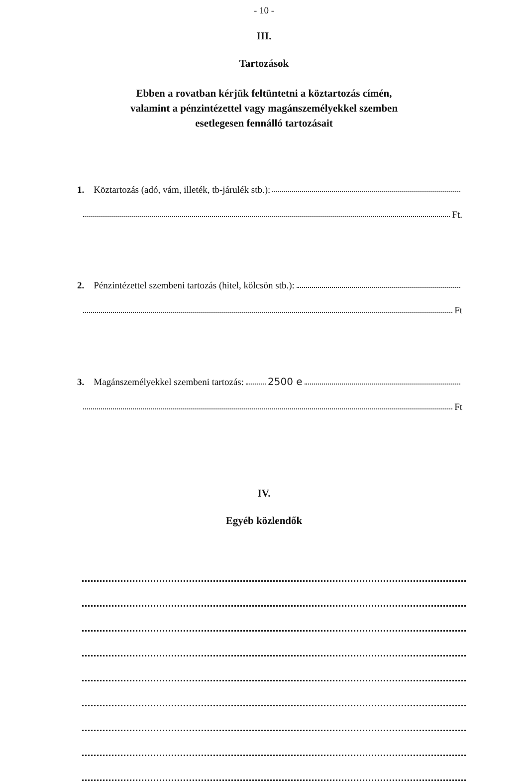- 10 -
III.
Tartozások
Ebben a rovatban kérjük feltüntetni a köztartozás címén,
valamint a pénzintézettel vagy magánszemélyekkel szemben
esetlegesen fennálló tartozásait
1. Köztartozás (adó, vám, illeték, tb-járulék stb.):
Ft.
2. Pénzintézettel szembeni tartozás (hitel, kölcsön stb.):
Ft
3. Magánszemélyekkel szembeni tartozás: 2500 e
Ft
IV.
Egyéb közlendők